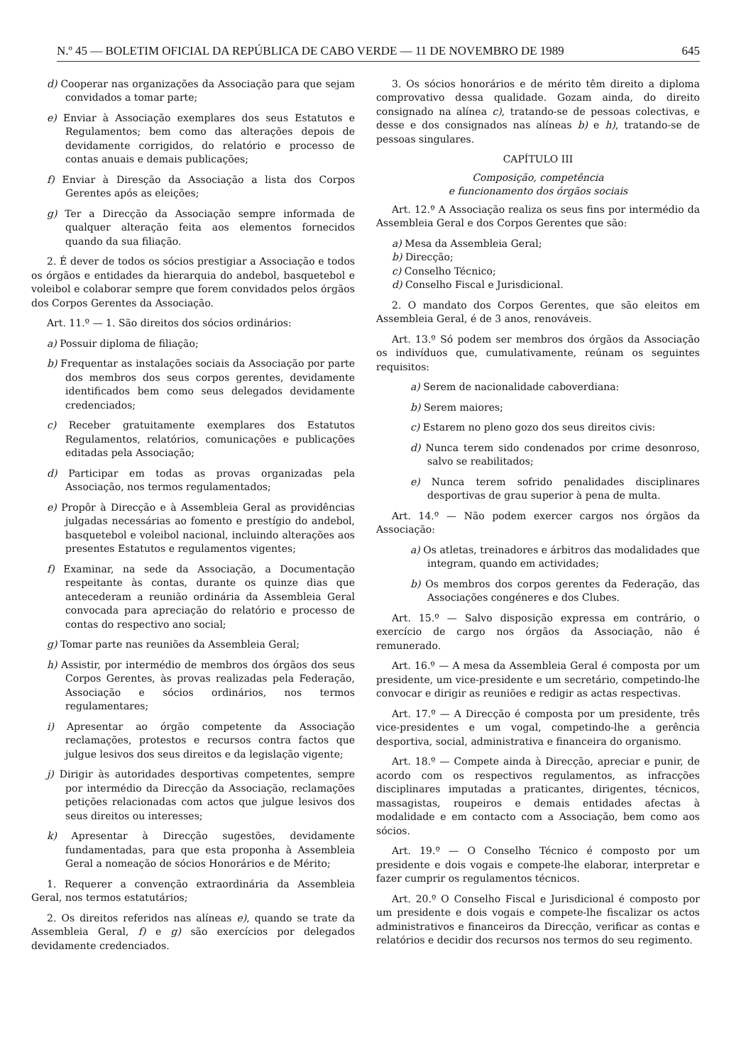N.º 45 — BOLETIM OFICIAL DA REPÚBLICA DE CABO VERDE — 11 DE NOVEMBRO DE 1989 645
d) Cooperar nas organizações da Associação para que sejam convidados a tomar parte;
e) Enviar à Associação exemplares dos seus Estatutos e Regulamentos; bem como das alterações depois de devidamente corrigidos, do relatório e processo de contas anuais e demais publicações;
f) Enviar à Diresção da Associação a lista dos Corpos Gerentes após as eleições;
g) Ter a Direcção da Associação sempre informada de qualquer alteração feita aos elementos fornecidos quando da sua filiação.
2. É dever de todos os sócios prestigiar a Associação e todos os órgãos e entidades da hierarquia do andebol, basquetebol e voleibol e colaborar sempre que forem convidados pelos órgãos dos Corpos Gerentes da Associação.
Art. 11.º — 1. São direitos dos sócios ordinários:
a) Possuir diploma de filiação;
b) Frequentar as instalações sociais da Associação por parte dos membros dos seus corpos gerentes, devidamente identificados bem como seus delegados devidamente credenciados;
c) Receber gratuitamente exemplares dos Estatutos Regulamentos, relatórios, comunicações e publicações editadas pela Associação;
d) Participar em todas as provas organizadas pela Associação, nos termos regulamentados;
e) Propôr à Direcção e à Assembleia Geral as providências julgadas necessárias ao fomento e prestígio do andebol, basquetebol e voleibol nacional, incluindo alterações aos presentes Estatutos e regulamentos vigentes;
f) Examinar, na sede da Associação, a Documentação respeitante às contas, durante os quinze dias que antecederam a reunião ordinária da Assembleia Geral convocada para apreciação do relatório e processo de contas do respectivo ano social;
g) Tomar parte nas reuniões da Assembleia Geral;
h) Assistir, por intermédio de membros dos órgãos dos seus Corpos Gerentes, às provas realizadas pela Federação, Associação e sócios ordinários, nos termos regulamentares;
i) Apresentar ao órgão competente da Associação reclamações, protestos e recursos contra factos que julgue lesivos dos seus direitos e da legislação vigente;
j) Dirigir às autoridades desportivas competentes, sempre por intermédio da Direcção da Associação, reclamações petições relacionadas com actos que julgue lesivos dos seus direitos ou interesses;
k) Apresentar à Direcção sugestões, devidamente fundamentadas, para que esta proponha à Assembleia Geral a nomeação de sócios Honorários e de Mérito;
1. Requerer a convenção extraordinária da Assembleia Geral, nos termos estatutários;
2. Os direitos referidos nas alíneas e), quando se trate da Assembleia Geral, f) e g) são exercícios por delegados devidamente credenciados.
3. Os sócios honorários e de mérito têm direito a diploma comprovativo dessa qualidade. Gozam ainda, do direito consignado na alínea c), tratando-se de pessoas colectivas, e desse e dos consignados nas alíneas b) e h), tratando-se de pessoas singulares.
CAPÍTULO III
Composição, competência
e funcionamento dos órgãos sociais
Art. 12.º A Associação realiza os seus fins por intermédio da Assembleia Geral e dos Corpos Gerentes que são:
a) Mesa da Assembleia Geral;
b) Direcção;
c) Conselho Técnico;
d) Conselho Fiscal e Jurisdicional.
2. O mandato dos Corpos Gerentes, que são eleitos em Assembleia Geral, é de 3 anos, renováveis.
Art. 13.º Só podem ser membros dos órgãos da Associação os indivíduos que, cumulativamente, reúnam os seguintes requisitos:
a) Serem de nacionalidade caboverdiana:
b) Serem maiores;
c) Estarem no pleno gozo dos seus direitos civis:
d) Nunca terem sido condenados por crime desonroso, salvo se reabilitados;
e) Nunca terem sofrido penalidades disciplinares desportivas de grau superior à pena de multa.
Art. 14.º — Não podem exercer cargos nos órgãos da Associação:
a) Os atletas, treinadores e árbitros das modalidades que integram, quando em actividades;
b) Os membros dos corpos gerentes da Federação, das Associações congéneres e dos Clubes.
Art. 15.º — Salvo disposição expressa em contrário, o exercício de cargo nos órgãos da Associação, não é remunerado.
Art. 16.º — A mesa da Assembleia Geral é composta por um presidente, um vice-presidente e um secretário, competindo-lhe convocar e dirigir as reuniões e redigir as actas respectivas.
Art. 17.º — A Direcção é composta por um presidente, três vice-presidentes e um vogal, competindo-lhe a gerência desportiva, social, administrativa e financeira do organismo.
Art. 18.º — Compete ainda à Direcção, apreciar e punir, de acordo com os respectivos regulamentos, as infracções disciplinares imputadas a praticantes, dirigentes, técnicos, massagistas, roupeiros e demais entidades afectas à modalidade e em contacto com a Associação, bem como aos sócios.
Art. 19.º — O Conselho Técnico é composto por um presidente e dois vogais e compete-lhe elaborar, interpretar e fazer cumprir os regulamentos técnicos.
Art. 20.º O Conselho Fiscal e Jurisdicional é composto por um presidente e dois vogais e compete-lhe fiscalizar os actos administrativos e financeiros da Direcção, verificar as contas e relatórios e decidir dos recursos nos termos do seu regimento.